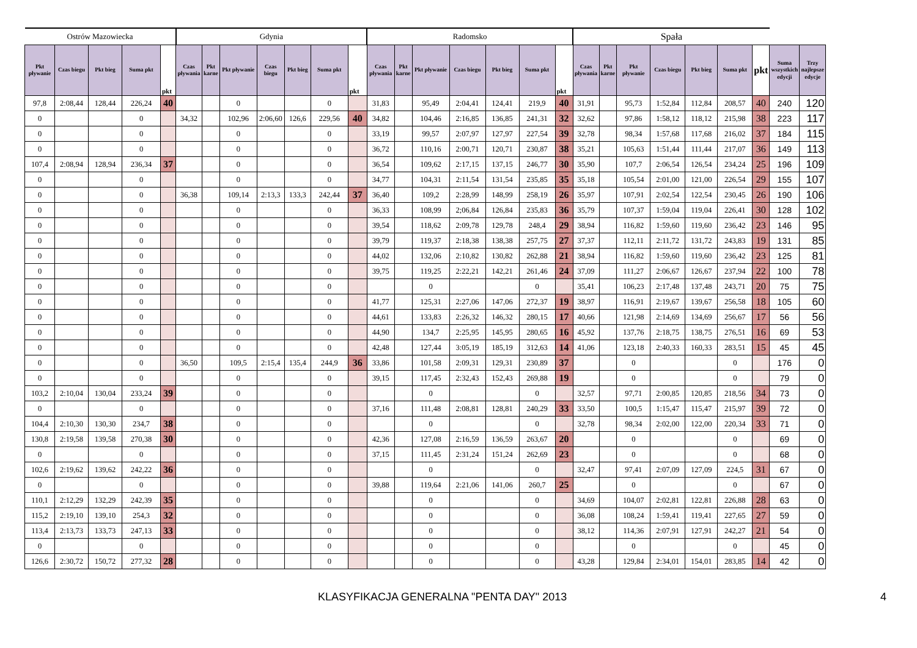| Ostrów Mazowiecka | | | | | Gdynia | | | | | | | Radomsko | | | | | | | Spała | | | | | | | | |
| --- | --- | --- | --- | --- | --- | --- | --- | --- | --- | --- | --- | --- | --- | --- | --- | --- | --- | --- | --- | --- | --- | --- | --- | --- | --- | --- | --- |
| Pkt pływanie | Czas biegu | Pkt bieg | Suma pkt | pkt | Czas pływania | Pkt karne | Pkt pływanie | Czas biegu | Pkt bieg | Suma pkt | pkt | Czas pływania | Pkt karne | Pkt pływanie | Czas biegu | Pkt bieg | Suma pkt | pkt | Czas pływania | Pkt karne | Pkt pływanie | Czas biegu | Pkt bieg | Suma pkt | pkt | Suma wszystkich edycji | Trzy najlepsze edycje |
| 97,8 | 2:08,44 | 128,44 | 226,24 | 40 | | | 0 | | | 0 | | 31,83 | | 95,49 | 2:04,41 | 124,41 | 219,9 | 40 | 31,91 | | 95,73 | 1:52,84 | 112,84 | 208,57 | 40 | 240 | 120 |
| 0 | | | 0 | | 34,32 | | 102,96 | 2:06,60 | 126,6 | 229,56 | 40 | 34,82 | | 104,46 | 2:16,85 | 136,85 | 241,31 | 32 | 32,62 | | 97,86 | 1:58,12 | 118,12 | 215,98 | 38 | 223 | 117 |
| 0 | | | 0 | | | | 0 | | | 0 | | 33,19 | | 99,57 | 2:07,97 | 127,97 | 227,54 | 39 | 32,78 | | 98,34 | 1:57,68 | 117,68 | 216,02 | 37 | 184 | 115 |
| 0 | | | 0 | | | | 0 | | | 0 | | 36,72 | | 110,16 | 2:00,71 | 120,71 | 230,87 | 38 | 35,21 | | 105,63 | 1:51,44 | 111,44 | 217,07 | 36 | 149 | 113 |
| 107,4 | 2:08,94 | 128,94 | 236,34 | 37 | | | 0 | | | 0 | | 36,54 | | 109,62 | 2:17,15 | 137,15 | 246,77 | 30 | 35,90 | | 107,7 | 2:06,54 | 126,54 | 234,24 | 25 | 196 | 109 |
| 0 | | | 0 | | | | 0 | | | 0 | | 34,77 | | 104,31 | 2:11,54 | 131,54 | 235,85 | 35 | 35,18 | | 105,54 | 2:01,00 | 121,00 | 226,54 | 29 | 155 | 107 |
| 0 | | | 0 | | 36,38 | | 109,14 | 2:13,3 | 133,3 | 242,44 | 37 | 36,40 | | 109,2 | 2:28,99 | 148,99 | 258,19 | 26 | 35,97 | | 107,91 | 2:02,54 | 122,54 | 230,45 | 26 | 190 | 106 |
| 0 | | | 0 | | | | 0 | | | 0 | | 36,33 | | 108,99 | 2;06,84 | 126,84 | 235,83 | 36 | 35,79 | | 107,37 | 1:59,04 | 119,04 | 226,41 | 30 | 128 | 102 |
| 0 | | | 0 | | | | 0 | | | 0 | | 39,54 | | 118,62 | 2:09,78 | 129,78 | 248,4 | 29 | 38,94 | | 116,82 | 1:59,60 | 119,60 | 236,42 | 23 | 146 | 95 |
| 0 | | | 0 | | | | 0 | | | 0 | | 39,79 | | 119,37 | 2:18,38 | 138,38 | 257,75 | 27 | 37,37 | | 112,11 | 2:11,72 | 131,72 | 243,83 | 19 | 131 | 85 |
| 0 | | | 0 | | | | 0 | | | 0 | | 44,02 | | 132,06 | 2:10,82 | 130,82 | 262,88 | 21 | 38,94 | | 116,82 | 1:59,60 | 119,60 | 236,42 | 23 | 125 | 81 |
| 0 | | | 0 | | | | 0 | | | 0 | | 39,75 | | 119,25 | 2:22,21 | 142,21 | 261,46 | 24 | 37,09 | | 111,27 | 2:06,67 | 126,67 | 237,94 | 22 | 100 | 78 |
| 0 | | | 0 | | | | 0 | | | 0 | | | | 0 | | | 0 | | 35,41 | | 106,23 | 2:17,48 | 137,48 | 243,71 | 20 | 75 | 75 |
| 0 | | | 0 | | | | 0 | | | 0 | | 41,77 | | 125,31 | 2:27,06 | 147,06 | 272,37 | 19 | 38,97 | | 116,91 | 2:19,67 | 139,67 | 256,58 | 18 | 105 | 60 |
| 0 | | | 0 | | | | 0 | | | 0 | | 44,61 | | 133,83 | 2:26,32 | 146,32 | 280,15 | 17 | 40,66 | | 121,98 | 2:14,69 | 134,69 | 256,67 | 17 | 56 | 56 |
| 0 | | | 0 | | | | 0 | | | 0 | | 44,90 | | 134,7 | 2:25,95 | 145,95 | 280,65 | 16 | 45,92 | | 137,76 | 2:18,75 | 138,75 | 276,51 | 16 | 69 | 53 |
| 0 | | | 0 | | | | 0 | | | 0 | | 42,48 | | 127,44 | 3:05,19 | 185,19 | 312,63 | 14 | 41,06 | | 123,18 | 2:40,33 | 160,33 | 283,51 | 15 | 45 | 45 |
| 0 | | | 0 | | 36,50 | | 109,5 | 2:15,4 | 135,4 | 244,9 | 36 | 33,86 | | 101,58 | 2:09,31 | 129,31 | 230,89 | 37 | | | 0 | | | 0 | | 176 | 0 |
| 0 | | | 0 | | | | 0 | | | 0 | | 39,15 | | 117,45 | 2:32,43 | 152,43 | 269,88 | 19 | | | 0 | | | 0 | | 79 | 0 |
| 103,2 | 2:10,04 | 130,04 | 233,24 | 39 | | | 0 | | | 0 | | | | 0 | | | 0 | | 32,57 | | 97,71 | 2:00,85 | 120,85 | 218,56 | 34 | 73 | 0 |
| 0 | | | 0 | | | | 0 | | | 0 | | 37,16 | | 111,48 | 2:08,81 | 128,81 | 240,29 | 33 | 33,50 | | 100,5 | 1:15,47 | 115,47 | 215,97 | 39 | 72 | 0 |
| 104,4 | 2:10,30 | 130,30 | 234,7 | 38 | | | 0 | | | 0 | | | | 0 | | | 0 | | 32,78 | | 98,34 | 2:02,00 | 122,00 | 220,34 | 33 | 71 | 0 |
| 130,8 | 2:19,58 | 139,58 | 270,38 | 30 | | | 0 | | | 0 | | 42,36 | | 127,08 | 2:16,59 | 136,59 | 263,67 | 20 | | | 0 | | | 0 | | 69 | 0 |
| 0 | | | 0 | | | | 0 | | | 0 | | 37,15 | | 111,45 | 2:31,24 | 151,24 | 262,69 | 23 | | | 0 | | | 0 | | 68 | 0 |
| 102,6 | 2:19,62 | 139,62 | 242,22 | 36 | | | 0 | | | 0 | | | | 0 | | | 0 | | 32,47 | | 97,41 | 2:07,09 | 127,09 | 224,5 | 31 | 67 | 0 |
| 0 | | | 0 | | | | 0 | | | 0 | | 39,88 | | 119,64 | 2:21,06 | 141,06 | 260,7 | 25 | | | 0 | | | 0 | | 67 | 0 |
| 110,1 | 2:12,29 | 132,29 | 242,39 | 35 | | | 0 | | | 0 | | | | 0 | | | 0 | | 34,69 | | 104,07 | 2:02,81 | 122,81 | 226,88 | 28 | 63 | 0 |
| 115,2 | 2:19,10 | 139,10 | 254,3 | 32 | | | 0 | | | 0 | | | | 0 | | | 0 | | 36,08 | | 108,24 | 1:59,41 | 119,41 | 227,65 | 27 | 59 | 0 |
| 113,4 | 2:13,73 | 133,73 | 247,13 | 33 | | | 0 | | | 0 | | | | 0 | | | 0 | | 38,12 | | 114,36 | 2:07,91 | 127,91 | 242,27 | 21 | 54 | 0 |
| 0 | | | 0 | | | | 0 | | | 0 | | | | 0 | | | 0 | | | | 0 | | | 0 | | 45 | 0 |
| 126,6 | 2:30,72 | 150,72 | 277,32 | 28 | | | 0 | | | 0 | | | | 0 | | | 0 | | 43,28 | | 129,84 | 2:34,01 | 154,01 | 283,85 | 14 | 42 | 0 |
KLASYFIKACJA GENERALNA "PENTA DAY" 2013 4